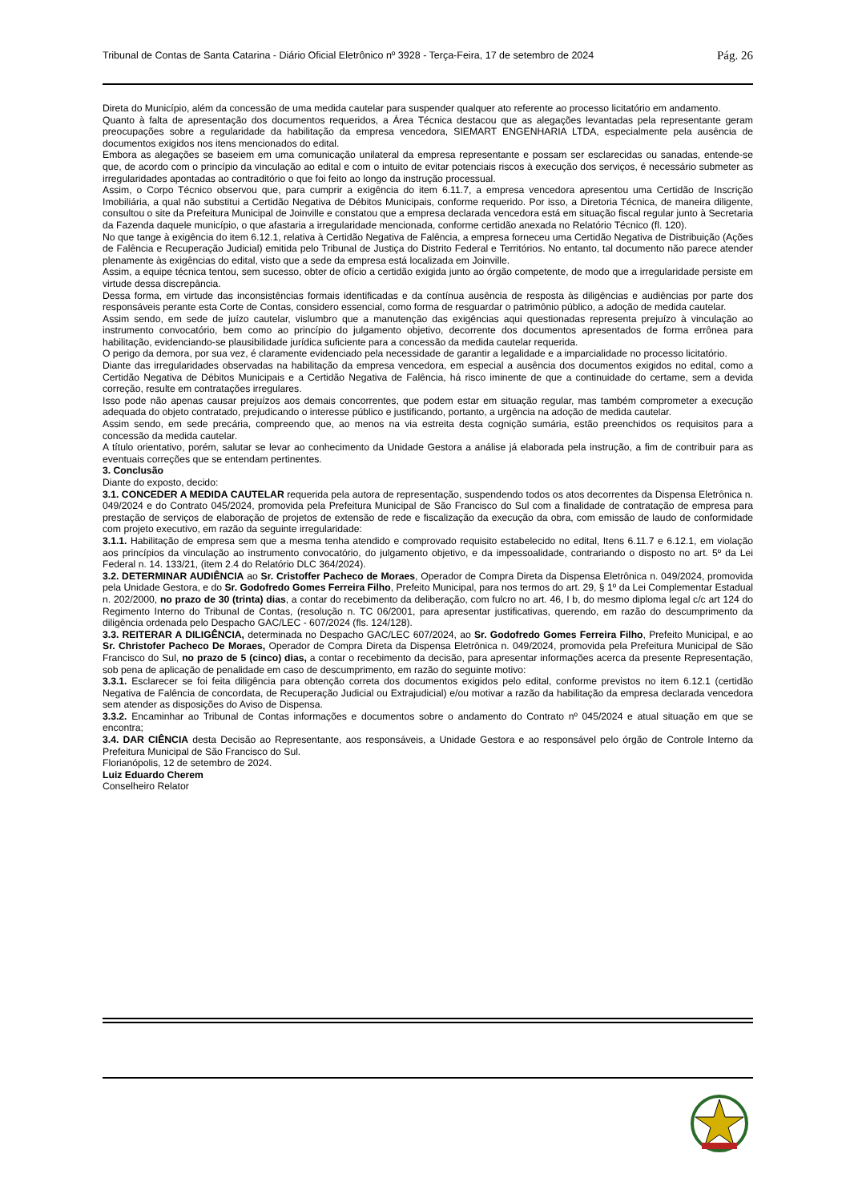Tribunal de Contas de Santa Catarina - Diário Oficial Eletrônico nº 3928 - Terça-Feira, 17 de setembro de 2024 Pág. 26
Direta do Município, além da concessão de uma medida cautelar para suspender qualquer ato referente ao processo licitatório em andamento.
Quanto à falta de apresentação dos documentos requeridos, a Área Técnica destacou que as alegações levantadas pela representante geram preocupações sobre a regularidade da habilitação da empresa vencedora, SIEMART ENGENHARIA LTDA, especialmente pela ausência de documentos exigidos nos itens mencionados do edital.
Embora as alegações se baseiem em uma comunicação unilateral da empresa representante e possam ser esclarecidas ou sanadas, entende-se que, de acordo com o princípio da vinculação ao edital e com o intuito de evitar potenciais riscos à execução dos serviços, é necessário submeter as irregularidades apontadas ao contraditório o que foi feito ao longo da instrução processual.
Assim, o Corpo Técnico observou que, para cumprir a exigência do item 6.11.7, a empresa vencedora apresentou uma Certidão de Inscrição Imobiliária, a qual não substitui a Certidão Negativa de Débitos Municipais, conforme requerido. Por isso, a Diretoria Técnica, de maneira diligente, consultou o site da Prefeitura Municipal de Joinville e constatou que a empresa declarada vencedora está em situação fiscal regular junto à Secretaria da Fazenda daquele município, o que afastaria a irregularidade mencionada, conforme certidão anexada no Relatório Técnico (fl. 120).
No que tange à exigência do item 6.12.1, relativa à Certidão Negativa de Falência, a empresa forneceu uma Certidão Negativa de Distribuição (Ações de Falência e Recuperação Judicial) emitida pelo Tribunal de Justiça do Distrito Federal e Territórios. No entanto, tal documento não parece atender plenamente às exigências do edital, visto que a sede da empresa está localizada em Joinville.
Assim, a equipe técnica tentou, sem sucesso, obter de ofício a certidão exigida junto ao órgão competente, de modo que a irregularidade persiste em virtude dessa discrepância.
Dessa forma, em virtude das inconsistências formais identificadas e da contínua ausência de resposta às diligências e audiências por parte dos responsáveis perante esta Corte de Contas, considero essencial, como forma de resguardar o patrimônio público, a adoção de medida cautelar.
Assim sendo, em sede de juízo cautelar, vislumbro que a manutenção das exigências aqui questionadas representa prejuízo à vinculação ao instrumento convocatório, bem como ao princípio do julgamento objetivo, decorrente dos documentos apresentados de forma errônea para habilitação, evidenciando-se plausibilidade jurídica suficiente para a concessão da medida cautelar requerida.
O perigo da demora, por sua vez, é claramente evidenciado pela necessidade de garantir a legalidade e a imparcialidade no processo licitatório.
Diante das irregularidades observadas na habilitação da empresa vencedora, em especial a ausência dos documentos exigidos no edital, como a Certidão Negativa de Débitos Municipais e a Certidão Negativa de Falência, há risco iminente de que a continuidade do certame, sem a devida correção, resulte em contratações irregulares.
Isso pode não apenas causar prejuízos aos demais concorrentes, que podem estar em situação regular, mas também comprometer a execução adequada do objeto contratado, prejudicando o interesse público e justificando, portanto, a urgência na adoção de medida cautelar.
Assim sendo, em sede precária, compreendo que, ao menos na via estreita desta cognição sumária, estão preenchidos os requisitos para a concessão da medida cautelar.
A título orientativo, porém, salutar se levar ao conhecimento da Unidade Gestora a análise já elaborada pela instrução, a fim de contribuir para as eventuais correções que se entendam pertinentes.
3. Conclusão
Diante do exposto, decido:
3.1. CONCEDER A MEDIDA CAUTELAR requerida pela autora de representação, suspendendo todos os atos decorrentes da Dispensa Eletrônica n. 049/2024 e do Contrato 045/2024, promovida pela Prefeitura Municipal de São Francisco do Sul com a finalidade de contratação de empresa para prestação de serviços de elaboração de projetos de extensão de rede e fiscalização da execução da obra, com emissão de laudo de conformidade com projeto executivo, em razão da seguinte irregularidade:
3.1.1. Habilitação de empresa sem que a mesma tenha atendido e comprovado requisito estabelecido no edital, Itens 6.11.7 e 6.12.1, em violação aos princípios da vinculação ao instrumento convocatório, do julgamento objetivo, e da impessoalidade, contrariando o disposto no art. 5º da Lei Federal n. 14. 133/21, (item 2.4 do Relatório DLC 364/2024).
3.2. DETERMINAR AUDIÊNCIA ao Sr. Cristoffer Pacheco de Moraes, Operador de Compra Direta da Dispensa Eletrônica n. 049/2024, promovida pela Unidade Gestora, e do Sr. Godofredo Gomes Ferreira Filho, Prefeito Municipal, para nos termos do art. 29, § 1º da Lei Complementar Estadual n. 202/2000, no prazo de 30 (trinta) dias, a contar do recebimento da deliberação, com fulcro no art. 46, I b, do mesmo diploma legal c/c art 124 do Regimento Interno do Tribunal de Contas, (resolução n. TC 06/2001, para apresentar justificativas, querendo, em razão do descumprimento da diligência ordenada pelo Despacho GAC/LEC - 607/2024 (fls. 124/128).
3.3. REITERAR A DILIGÊNCIA, determinada no Despacho GAC/LEC 607/2024, ao Sr. Godofredo Gomes Ferreira Filho, Prefeito Municipal, e ao Sr. Christofer Pacheco De Moraes, Operador de Compra Direta da Dispensa Eletrônica n. 049/2024, promovida pela Prefeitura Municipal de São Francisco do Sul, no prazo de 5 (cinco) dias, a contar o recebimento da decisão, para apresentar informações acerca da presente Representação, sob pena de aplicação de penalidade em caso de descumprimento, em razão do seguinte motivo:
3.3.1. Esclarecer se foi feita diligência para obtenção correta dos documentos exigidos pelo edital, conforme previstos no item 6.12.1 (certidão Negativa de Falência de concordata, de Recuperação Judicial ou Extrajudicial) e/ou motivar a razão da habilitação da empresa declarada vencedora sem atender as disposições do Aviso de Dispensa.
3.3.2. Encaminhar ao Tribunal de Contas informações e documentos sobre o andamento do Contrato nº 045/2024 e atual situação em que se encontra;
3.4. DAR CIÊNCIA desta Decisão ao Representante, aos responsáveis, a Unidade Gestora e ao responsável pelo órgão de Controle Interno da Prefeitura Municipal de São Francisco do Sul.
Florianópolis, 12 de setembro de 2024.
Luiz Eduardo Cherem
Conselheiro Relator